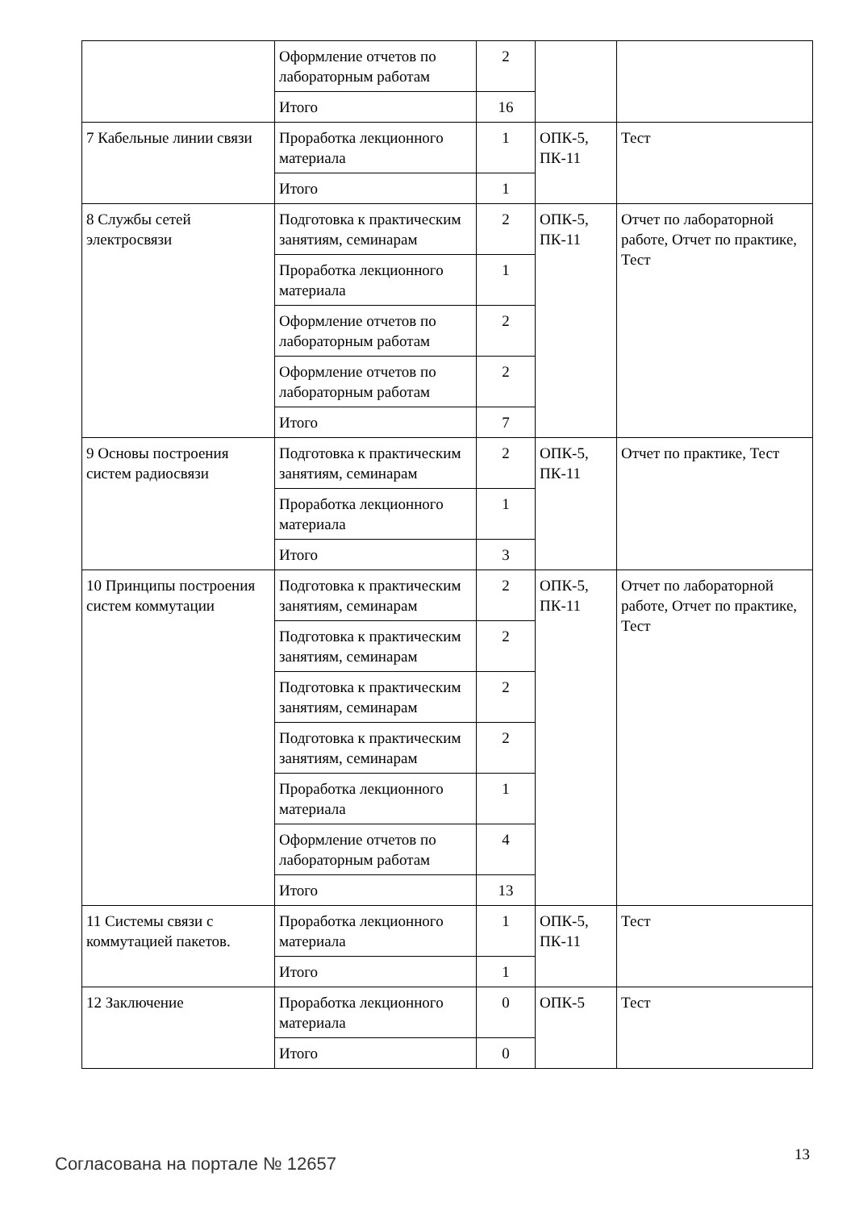| | Оформление отчетов по лабораторным работам | 2 | | |
| | Итого | 16 | | |
| 7 Кабельные линии связи | Проработка лекционного материала | 1 | ОПК-5, ПК-11 | Тест |
| | Итого | 1 | | |
| 8 Службы сетей электросвязи | Подготовка к практическим занятиям, семинарам | 2 | ОПК-5, ПК-11 | Отчет по лабораторной работе, Отчет по практике, Тест |
| | Проработка лекционного материала | 1 | | |
| | Оформление отчетов по лабораторным работам | 2 | | |
| | Оформление отчетов по лабораторным работам | 2 | | |
| | Итого | 7 | | |
| 9 Основы построения систем радиосвязи | Подготовка к практическим занятиям, семинарам | 2 | ОПК-5, ПК-11 | Отчет по практике, Тест |
| | Проработка лекционного материала | 1 | | |
| | Итого | 3 | | |
| 10 Принципы построения систем коммутации | Подготовка к практическим занятиям, семинарам | 2 | ОПК-5, ПК-11 | Отчет по лабораторной работе, Отчет по практике, Тест |
| | Подготовка к практическим занятиям, семинарам | 2 | | |
| | Подготовка к практическим занятиям, семинарам | 2 | | |
| | Подготовка к практическим занятиям, семинарам | 2 | | |
| | Проработка лекционного материала | 1 | | |
| | Оформление отчетов по лабораторным работам | 4 | | |
| | Итого | 13 | | |
| 11 Системы связи с коммутацией пакетов. | Проработка лекционного материала | 1 | ОПК-5, ПК-11 | Тест |
| | Итого | 1 | | |
| 12 Заключение | Проработка лекционного материала | 0 | ОПК-5 | Тест |
| | Итого | 0 | | |
Согласована на портале № 12657 13